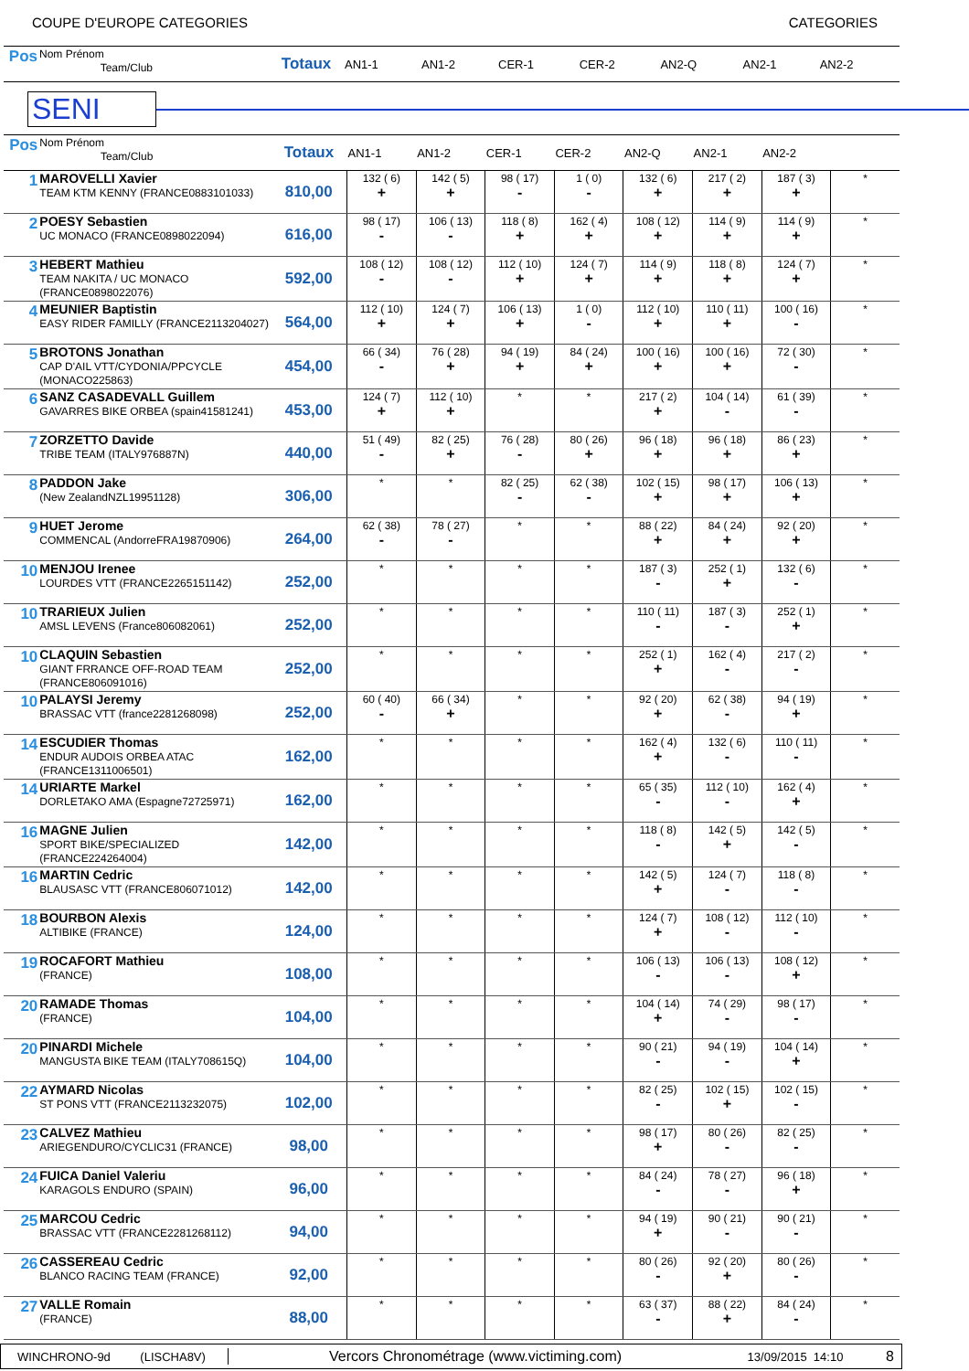COUPE D'EUROPE CATEGORIES CATEGORIES
| Pos | Nom Prénom Team/Club | Totaux | AN1-1 | AN1-2 | CER-1 | CER-2 | AN2-Q | AN2-1 | AN2-2 | |
SENI
| Pos | Nom Prénom Team/Club | Totaux | AN1-1 | AN1-2 | CER-1 | CER-2 | AN2-Q | AN2-1 | AN2-2 | |
| 1 | MAROVELLI Xavier TEAM KTM KENNY (FRANCE0883101033) | 810,00 | 132 ( 6) + | 142 ( 5) + | 98 ( 17) - | 1 ( 0) - | 132 ( 6) + | 217 ( 2) + | 187 ( 3) + | * |
| 2 | POESY Sebastien UC MONACO (FRANCE0898022094) | 616,00 | 98 ( 17) - | 106 ( 13) - | 118 ( 8) + | 162 ( 4) + | 108 ( 12) + | 114 ( 9) + | 114 ( 9) + | * |
| 3 | HEBERT Mathieu TEAM NAKITA / UC MONACO (FRANCE0898022076) | 592,00 | 108 ( 12) - | 108 ( 12) - | 112 ( 10) + | 124 ( 7) + | 114 ( 9) + | 118 ( 8) + | 124 ( 7) + | * |
| 4 | MEUNIER Baptistin EASY RIDER FAMILLY (FRANCE2113204027) | 564,00 | 112 ( 10) + | 124 ( 7) + | 106 ( 13) + | 1 ( 0) - | 112 ( 10) + | 110 ( 11) + | 100 ( 16) - | * |
| 5 | BROTONS Jonathan CAP D'AIL VTT/CYDONIA/PPCYCLE (MONACO225863) | 454,00 | 66 ( 34) - | 76 ( 28) + | 94 ( 19) + | 84 ( 24) + | 100 ( 16) + | 100 ( 16) + | 72 ( 30) - | * |
| 6 | SANZ CASADEVALL Guillem GAVARRES BIKE ORBEA (spain41581241) | 453,00 | 124 ( 7) + | 112 ( 10) + | * | * | 217 ( 2) + | 104 ( 14) - | 61 ( 39) - | * |
| 7 | ZORZETTO Davide TRIBE TEAM (ITALY976887N) | 440,00 | 51 ( 49) - | 82 ( 25) + | 76 ( 28) - | 80 ( 26) + | 96 ( 18) + | 96 ( 18) + | 86 ( 23) + | * |
| 8 | PADDON Jake (New ZealandNZL19951128) | 306,00 | * | * | 82 ( 25) - | 62 ( 38) - | 102 ( 15) + | 98 ( 17) + | 106 ( 13) + | * |
| 9 | HUET Jerome COMMENCAL (AndorreFRA19870906) | 264,00 | 62 ( 38) - | 78 ( 27) - | * | * | 88 ( 22) + | 84 ( 24) + | 92 ( 20) + | * |
| 10 | MENJOU Irenee LOURDES VTT (FRANCE2265151142) | 252,00 | * | * | * | * | 187 ( 3) - | 252 ( 1) + | 132 ( 6) - | * |
| 10 | TRARIEUX Julien AMSL LEVENS (France806082061) | 252,00 | * | * | * | * | 110 ( 11) - | 187 ( 3) - | 252 ( 1) + | * |
| 10 | CLAQUIN Sebastien GIANT FRRANCE OFF-ROAD TEAM (FRANCE806091016) | 252,00 | * | * | * | * | 252 ( 1) + | 162 ( 4) - | 217 ( 2) - | * |
| 10 | PALAYSI Jeremy BRASSAC VTT (france2281268098) | 252,00 | 60 ( 40) - | 66 ( 34) + | * | * | 92 ( 20) + | 62 ( 38) - | 94 ( 19) + | * |
| 14 | ESCUDIER Thomas ENDUR AUDOIS ORBEA ATAC (FRANCE1311006501) | 162,00 | * | * | * | * | 162 ( 4) + | 132 ( 6) - | 110 ( 11) - | * |
| 14 | URIARTE Markel DORLETAKO AMA (Espagne72725971) | 162,00 | * | * | * | * | 65 ( 35) - | 112 ( 10) - | 162 ( 4) + | * |
| 16 | MAGNE Julien SPORT BIKE/SPECIALIZED (FRANCE224264004) | 142,00 | * | * | * | * | 118 ( 8) - | 142 ( 5) + | 142 ( 5) - | * |
| 16 | MARTIN Cedric BLAUSASC VTT (FRANCE806071012) | 142,00 | * | * | * | * | 142 ( 5) + | 124 ( 7) - | 118 ( 8) - | * |
| 18 | BOURBON Alexis ALTIBIKE (FRANCE) | 124,00 | * | * | * | * | 124 ( 7) + | 108 ( 12) - | 112 ( 10) - | * |
| 19 | ROCAFORT Mathieu (FRANCE) | 108,00 | * | * | * | * | 106 ( 13) - | 106 ( 13) - | 108 ( 12) + | * |
| 20 | RAMADE Thomas (FRANCE) | 104,00 | * | * | * | * | 104 ( 14) + | 74 ( 29) - | 98 ( 17) - | * |
| 20 | PINARDI Michele MANGUSTA BIKE TEAM (ITALY708615Q) | 104,00 | * | * | * | * | 90 ( 21) - | 94 ( 19) - | 104 ( 14) + | * |
| 22 | AYMARD Nicolas ST PONS VTT (FRANCE2113232075) | 102,00 | * | * | * | * | 82 ( 25) - | 102 ( 15) + | 102 ( 15) - | * |
| 23 | CALVEZ Mathieu ARIEGENDURO/CYCLIC31 (FRANCE) | 98,00 | * | * | * | * | 98 ( 17) + | 80 ( 26) - | 82 ( 25) - | * |
| 24 | FUICA Daniel Valeriu KARAGOLS ENDURO (SPAIN) | 96,00 | * | * | * | * | 84 ( 24) - | 78 ( 27) - | 96 ( 18) + | * |
| 25 | MARCOU Cedric BRASSAC VTT (FRANCE2281268112) | 94,00 | * | * | * | * | 94 ( 19) + | 90 ( 21) - | 90 ( 21) - | * |
| 26 | CASSEREAU Cedric BLANCO RACING TEAM (FRANCE) | 92,00 | * | * | * | * | 80 ( 26) - | 92 ( 20) + | 80 ( 26) - | * |
| 27 | VALLE Romain (FRANCE) | 88,00 | * | * | * | * | 63 ( 37) - | 88 ( 22) + | 84 ( 24) - | * |
WINCHRONO-9d (LISCHA8V) Vercors Chronométrage (www.victiming.com) 13/09/2015 14:10 8